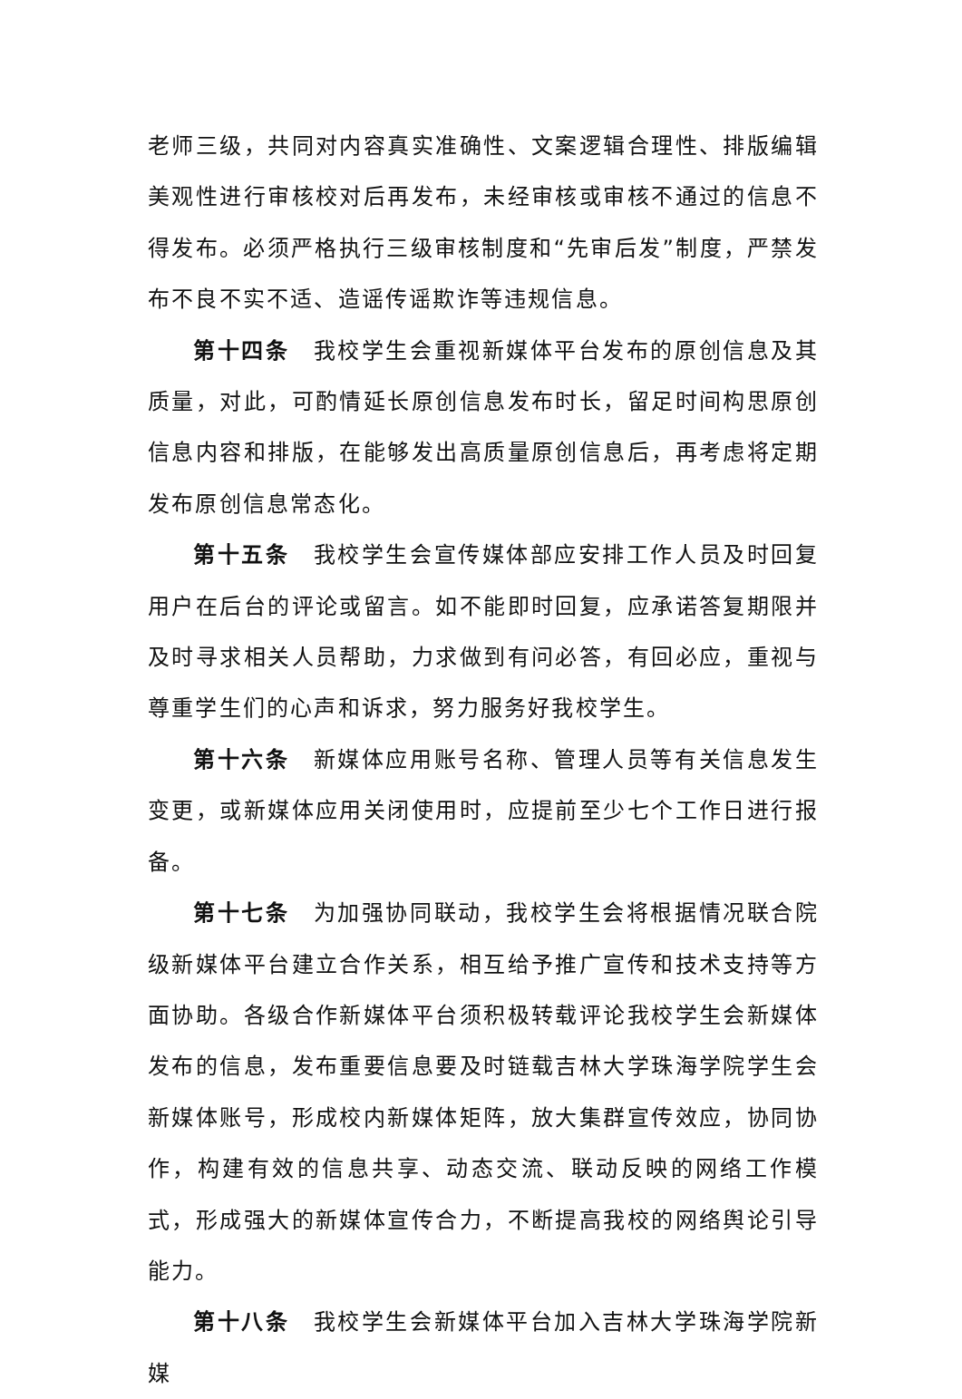老师三级，共同对内容真实准确性、文案逻辑合理性、排版编辑美观性进行审核校对后再发布，未经审核或审核不通过的信息不得发布。必须严格执行三级审核制度和“先审后发”制度，严禁发布不良不实不适、造谣传谣欺诈等违规信息。
第十四条　我校学生会重视新媒体平台发布的原创信息及其质量，对此，可酌情延长原创信息发布时长，留足时间构思原创信息内容和排版，在能够发出高质量原创信息后，再考虑将定期发布原创信息常态化。
第十五条　我校学生会宣传媒体部应安排工作人员及时回复用户在后台的评论或留言。如不能即时回复，应承诺答复期限并及时寻求相关人员帮助，力求做到有问必答，有回必应，重视与尊重学生们的心声和诉求，努力服务好我校学生。
第十六条　新媒体应用账号名称、管理人员等有关信息发生变更，或新媒体应用关闭使用时，应提前至少七个工作日进行报备。
第十七条　为加强协同联动，我校学生会将根据情况联合院级新媒体平台建立合作关系，相互给予推广宣传和技术支持等方面协助。各级合作新媒体平台须积极转载评论我校学生会新媒体发布的信息，发布重要信息要及时链载吉林大学珠海学院学生会新媒体账号，形成校内新媒体矩阵，放大集群宣传效应，协同协作，构建有效的信息共享、动态交流、联动反映的网络工作模式，形成强大的新媒体宣传合力，不断提高我校的网络舆论引导能力。
第十八条　我校学生会新媒体平台加入吉林大学珠海学院新媒